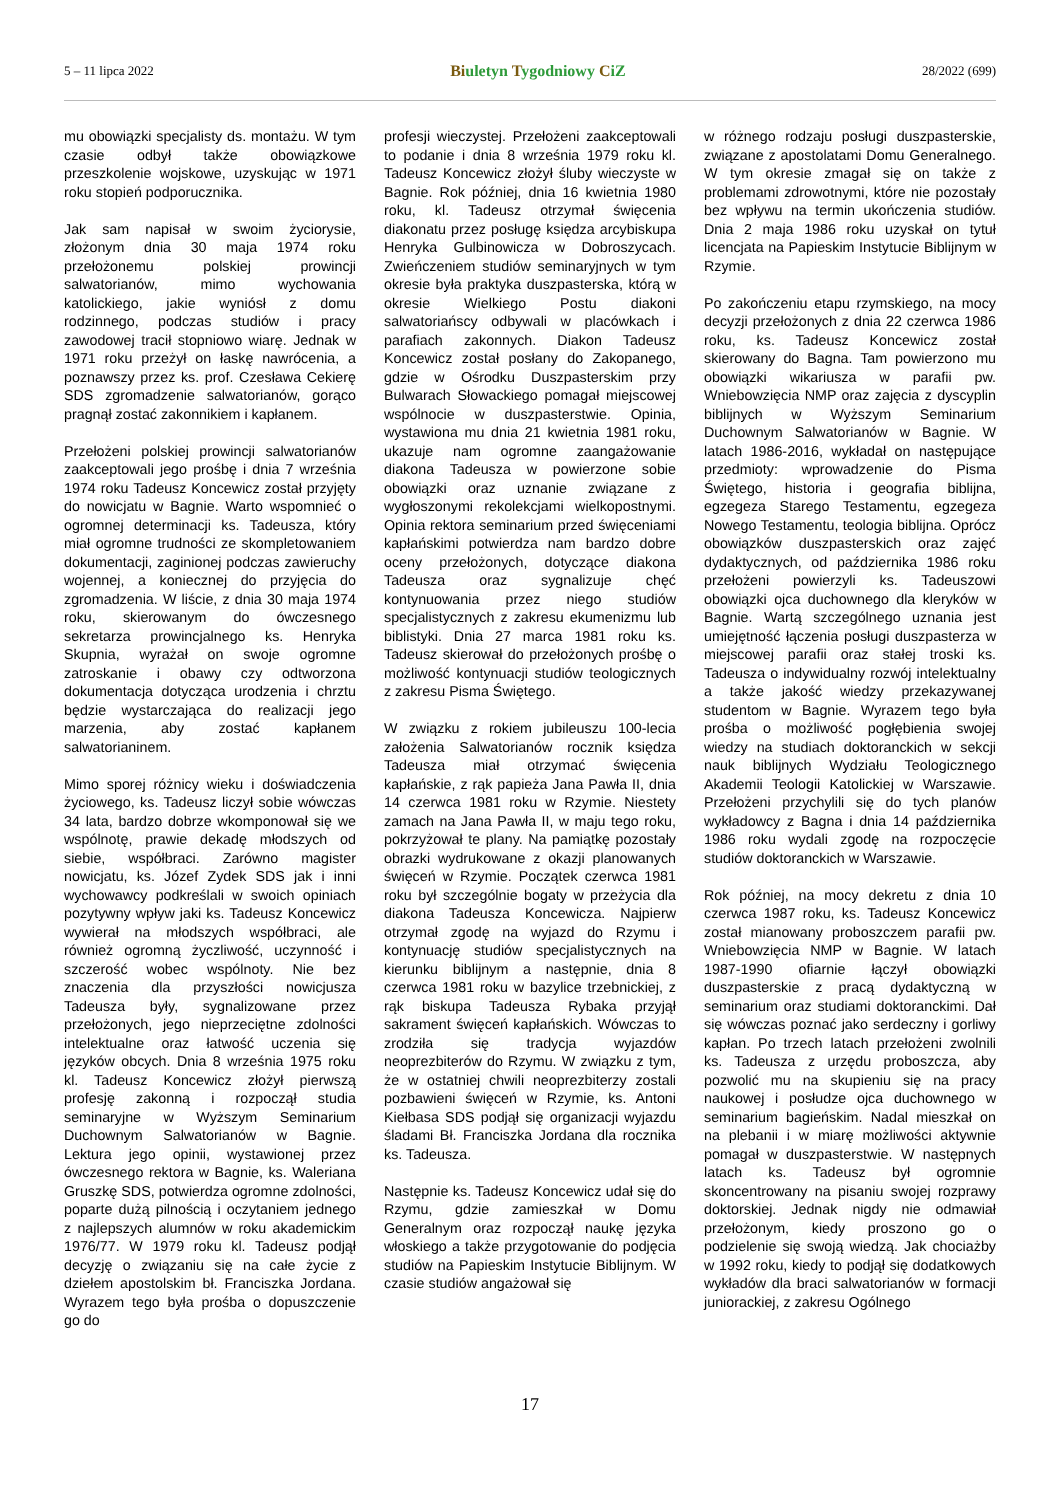5 – 11 lipca 2022
Biuletyn Tygodniowy CiZ
28/2022 (699)
mu obowiązki specjalisty ds. montażu. W tym czasie odbył także obowiązkowe przeszkolenie wojskowe, uzyskując w 1971 roku stopień podporucznika.
Jak sam napisał w swoim życiorysie, złożonym dnia 30 maja 1974 roku przełożonemu polskiej prowincji salwatorianów, mimo wychowania katolickiego, jakie wyniósł z domu rodzinnego, podczas studiów i pracy zawodowej tracił stopniowo wiarę. Jednak w 1971 roku przeżył on łaskę nawrócenia, a poznawszy przez ks. prof. Czesława Cekierę SDS zgromadzenie salwatorianów, gorąco pragnął zostać zakonnikiem i kapłanem.
Przełożeni polskiej prowincji salwatorianów zaakceptowali jego prośbę i dnia 7 września 1974 roku Tadeusz Koncewicz został przyjęty do nowicjatu w Bagnie. Warto wspomnieć o ogromnej determinacji ks. Tadeusza, który miał ogromne trudności ze skompletowaniem dokumentacji, zaginionej podczas zawieruchy wojennej, a koniecznej do przyjęcia do zgromadzenia. W liście, z dnia 30 maja 1974 roku, skierowanym do ówczesnego sekretarza prowincjalnego ks. Henryka Skupnia, wyrażał on swoje ogromne zatroskanie i obawy czy odtworzona dokumentacja dotycząca urodzenia i chrztu będzie wystarczająca do realizacji jego marzenia, aby zostać kapłanem salwatorianinem.
Mimo sporej różnicy wieku i doświadczenia życiowego, ks. Tadeusz liczył sobie wówczas 34 lata, bardzo dobrze wkomponował się we wspólnotę, prawie dekadę młodszych od siebie, współbraci. Zarówno magister nowicjatu, ks. Józef Zydek SDS jak i inni wychowawcy podkreślali w swoich opiniach pozytywny wpływ jaki ks. Tadeusz Koncewicz wywierał na młodszych współbraci, ale również ogromną życzliwość, uczynność i szczerość wobec wspólnoty. Nie bez znaczenia dla przyszłości nowicjusza Tadeusza były, sygnalizowane przez przełożonych, jego nieprzeciętne zdolności intelektualne oraz łatwość uczenia się języków obcych. Dnia 8 września 1975 roku kl. Tadeusz Koncewicz złożył pierwszą profesję zakonną i rozpoczął studia seminaryjne w Wyższym Seminarium Duchownym Salwatorianów w Bagnie. Lektura jego opinii, wystawionej przez ówczesnego rektora w Bagnie, ks. Waleriana Gruszkę SDS, potwierdza ogromne zdolności, poparte dużą pilnością i oczytaniem jednego z najlepszych alumnów w roku akademickim 1976/77. W 1979 roku kl. Tadeusz podjął decyzję o związaniu się na całe życie z dziełem apostolskim bł. Franciszka Jordana. Wyrazem tego była prośba o dopuszczenie go do
profesji wieczystej. Przełożeni zaakceptowali to podanie i dnia 8 września 1979 roku kl. Tadeusz Koncewicz złożył śluby wieczyste w Bagnie. Rok później, dnia 16 kwietnia 1980 roku, kl. Tadeusz otrzymał święcenia diakonatu przez posługę księdza arcybiskupa Henryka Gulbinowicza w Dobroszycach. Zwieńczeniem studiów seminaryjnych w tym okresie była praktyka duszpasterska, którą w okresie Wielkiego Postu diakoni salwatoriańscy odbywali w placówkach i parafiach zakonnych. Diakon Tadeusz Koncewicz został posłany do Zakopanego, gdzie w Ośrodku Duszpasterskim przy Bulwarach Słowackiego pomagał miejscowej wspólnocie w duszpasterstwie. Opinia, wystawiona mu dnia 21 kwietnia 1981 roku, ukazuje nam ogromne zaangażowanie diakona Tadeusza w powierzone sobie obowiązki oraz uznanie związane z wygłoszonymi rekolekcjami wielkopostnymi. Opinia rektora seminarium przed święceniami kapłańskimi potwierdza nam bardzo dobre oceny przełożonych, dotyczące diakona Tadeusza oraz sygnalizuje chęć kontynuowania przez niego studiów specjalistycznych z zakresu ekumenizmu lub biblistyki. Dnia 27 marca 1981 roku ks. Tadeusz skierował do przełożonych prośbę o możliwość kontynuacji studiów teologicznych z zakresu Pisma Świętego.
W związku z rokiem jubileuszu 100-lecia założenia Salwatorianów rocznik księdza Tadeusza miał otrzymać święcenia kapłańskie, z rąk papieża Jana Pawła II, dnia 14 czerwca 1981 roku w Rzymie. Niestety zamach na Jana Pawła II, w maju tego roku, pokrzyżował te plany. Na pamiątkę pozostały obrazki wydrukowane z okazji planowanych święceń w Rzymie. Początek czerwca 1981 roku był szczególnie bogaty w przeżycia dla diakona Tadeusza Koncewicza. Najpierw otrzymał zgodę na wyjazd do Rzymu i kontynuację studiów specjalistycznych na kierunku biblijnym a następnie, dnia 8 czerwca 1981 roku w bazylice trzebnickiej, z rąk biskupa Tadeusza Rybaka przyjął sakrament święceń kapłańskich. Wówczas to zrodziła się tradycja wyjazdów neoprezbiterów do Rzymu. W związku z tym, że w ostatniej chwili neoprezbiterzy zostali pozbawieni święceń w Rzymie, ks. Antoni Kiełbasa SDS podjął się organizacji wyjazdu śladami Bł. Franciszka Jordana dla rocznika ks. Tadeusza.
Następnie ks. Tadeusz Koncewicz udał się do Rzymu, gdzie zamieszkał w Domu Generalnym oraz rozpoczął naukę języka włoskiego a także przygotowanie do podjęcia studiów na Papieskim Instytucie Biblijnym. W czasie studiów angażował się
w różnego rodzaju posługi duszpasterskie, związane z apostolatami Domu Generalnego. W tym okresie zmagał się on także z problemami zdrowotnymi, które nie pozostały bez wpływu na termin ukończenia studiów. Dnia 2 maja 1986 roku uzyskał on tytuł licencjata na Papieskim Instytucie Biblijnym w Rzymie.
Po zakończeniu etapu rzymskiego, na mocy decyzji przełożonych z dnia 22 czerwca 1986 roku, ks. Tadeusz Koncewicz został skierowany do Bagna. Tam powierzono mu obowiązki wikariusza w parafii pw. Wniebowzięcia NMP oraz zajęcia z dyscyplin biblijnych w Wyższym Seminarium Duchownym Salwatorianów w Bagnie. W latach 1986-2016, wykładał on następujące przedmioty: wprowadzenie do Pisma Świętego, historia i geografia biblijna, egzegeza Starego Testamentu, egzegeza Nowego Testamentu, teologia biblijna. Oprócz obowiązków duszpasterskich oraz zajęć dydaktycznych, od października 1986 roku przełożeni powierzyli ks. Tadeuszowi obowiązki ojca duchownego dla kleryków w Bagnie. Wartą szczególnego uznania jest umiejętność łączenia posługi duszpasterza w miejscowej parafii oraz stałej troski ks. Tadeusza o indywidualny rozwój intelektualny a także jakość wiedzy przekazywanej studentom w Bagnie. Wyrazem tego była prośba o możliwość pogłębienia swojej wiedzy na studiach doktoranckich w sekcji nauk biblijnych Wydziału Teologicznego Akademii Teologii Katolickiej w Warszawie. Przełożeni przychylili się do tych planów wykładowcy z Bagna i dnia 14 października 1986 roku wydali zgodę na rozpoczęcie studiów doktoranckich w Warszawie.
Rok później, na mocy dekretu z dnia 10 czerwca 1987 roku, ks. Tadeusz Koncewicz został mianowany proboszczem parafii pw. Wniebowzięcia NMP w Bagnie. W latach 1987-1990 ofiarnie łączył obowiązki duszpasterskie z pracą dydaktyczną w seminarium oraz studiami doktoranckimi. Dał się wówczas poznać jako serdeczny i gorliwy kapłan. Po trzech latach przełożeni zwolnili ks. Tadeusza z urzędu proboszcza, aby pozwolić mu na skupieniu się na pracy naukowej i posłudze ojca duchownego w seminarium bagieńskim. Nadal mieszkał on na plebanii i w miarę możliwości aktywnie pomagał w duszpasterstwie. W następnych latach ks. Tadeusz był ogromnie skoncentrowany na pisaniu swojej rozprawy doktorskiej. Jednak nigdy nie odmawiał przełożonym, kiedy proszono go o podzielenie się swoją wiedzą. Jak chociażby w 1992 roku, kiedy to podjął się dodatkowych wykładów dla braci salwatorianów w formacji juniorackiej, z zakresu Ogólnego
17